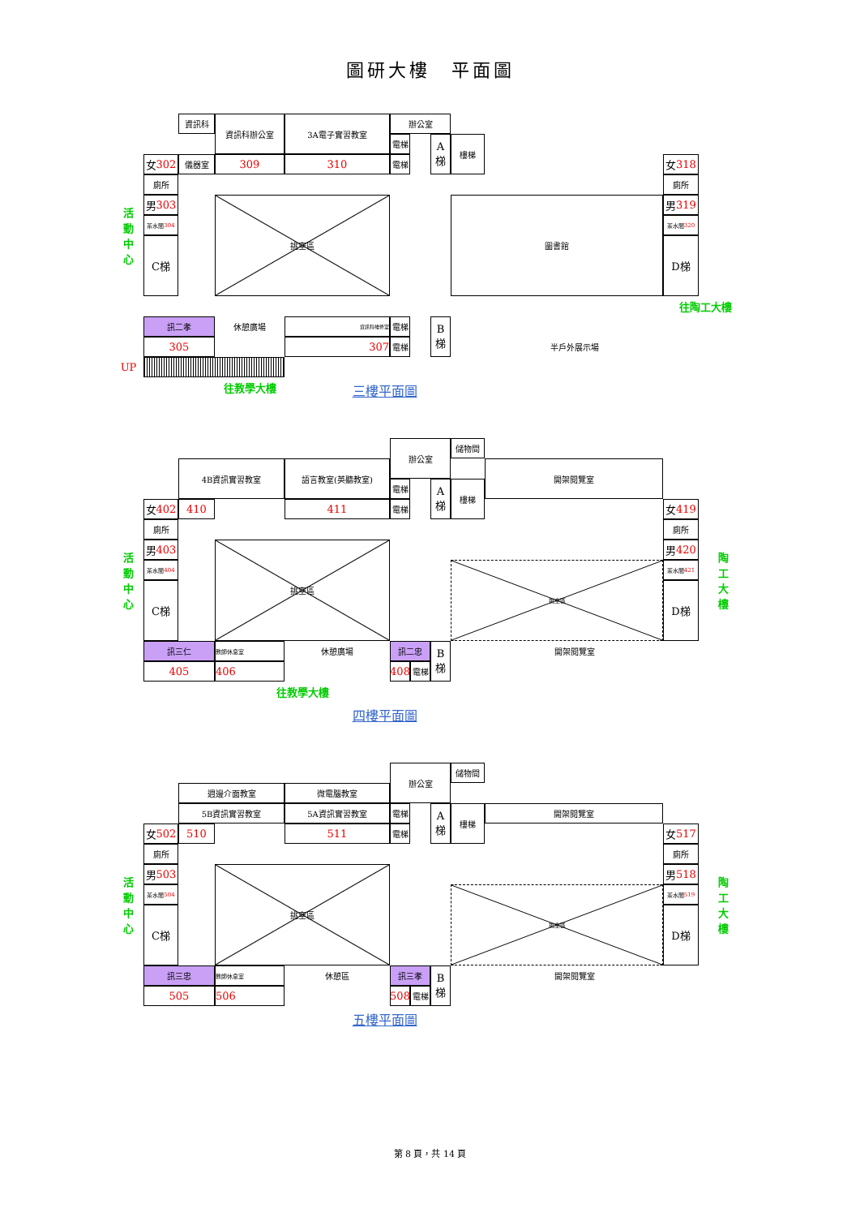圖研大樓　平面圖
資訊科
資訊科辦公室
3A電子實習教室
辦公室
電梯
A 梯
樓梯
女 302
儀器室
309
310
電梯
女 318
廁所
廁所
活
動
中
心
男 303
挑空區
圖書館
男 319
茶水間 304
茶水間 320
C梯
D梯
往陶工大樓
訊二孝
休憩廣場
資訊科維修室
電梯
B 梯
305
307
電梯
半戶外展示場
UP
往教學大樓
三樓平面圖
辦公室
儲物間
4B資訊實習教室
語言教室(英聽教室)
開架閱覽室
電梯
A 梯
樓梯
女 402
410
411
電梯
女 419
廁所
廁所
活
動
中
心
男 403
挑空區
挑空區
男 420
陶
工
大
樓
茶水間 404
茶水間 421
C梯
D梯
訊三仁
教師休息室
休憩廣場
訊二忠
B 梯
開架閱覽室
405
406
408
電梯
往教學大樓
四樓平面圖
辦公室
儲物間
週邊介面教室
微電腦教室
5B資訊實習教室
5A資訊實習教室
電梯
A 梯
樓梯
開架閱覽室
女 502
510
511
電梯
女 517
廁所
廁所
活
動
中
心
男 503
挑空區
挑空區
男 518
陶
工
大
樓
茶水間 504
茶水間 519
C梯
D梯
訊三忠
教師休息室
休憩區
訊三孝
B 梯
開架閱覽室
505
506
508
電梯
五樓平面圖
第 8 頁，共 14 頁